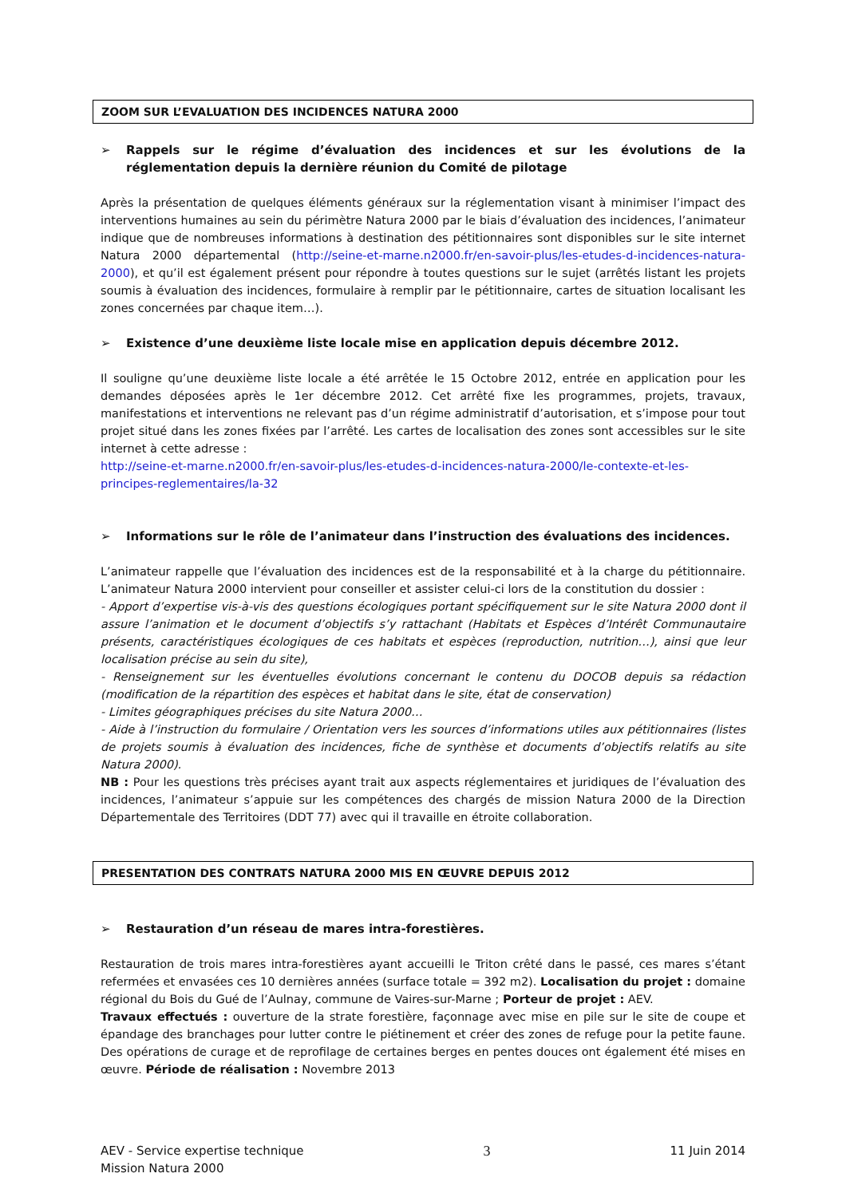ZOOM SUR L’EVALUATION DES INCIDENCES NATURA 2000
➢ Rappels sur le régime d’évaluation des incidences et sur les évolutions de la réglementation depuis la dernière réunion du Comité de pilotage
Après la présentation de quelques éléments généraux sur la réglementation visant à minimiser l’impact des interventions humaines au sein du périmètre Natura 2000 par le biais d’évaluation des incidences, l’animateur indique que de nombreuses informations à destination des pétitionnaires sont disponibles sur le site internet Natura 2000 départemental (http://seine-et-marne.n2000.fr/en-savoir-plus/les-etudes-d-incidences-natura-2000), et qu’il est également présent pour répondre à toutes questions sur le sujet (arrêtés listant les projets soumis à évaluation des incidences, formulaire à remplir par le pétitionnaire, cartes de situation localisant les zones concernées par chaque item…).
➢ Existence d’une deuxième liste locale mise en application depuis décembre 2012.
Il souligne qu’une deuxième liste locale a été arrêtée le 15 Octobre 2012, entrée en application pour les demandes déposées après le 1er décembre 2012. Cet arrêté fixe les programmes, projets, travaux, manifestations et interventions ne relevant pas d’un régime administratif d’autorisation, et s’impose pour tout projet situé dans les zones fixées par l’arrêté. Les cartes de localisation des zones sont accessibles sur le site internet à cette adresse :
http://seine-et-marne.n2000.fr/en-savoir-plus/les-etudes-d-incidences-natura-2000/le-contexte-et-les-principes-reglementaires/la-32
➢ Informations sur le rôle de l’animateur dans l’instruction des évaluations des incidences.
L’animateur rappelle que l’évaluation des incidences est de la responsabilité et à la charge du pétitionnaire. L’animateur Natura 2000 intervient pour conseiller et assister celui-ci lors de la constitution du dossier :
- Apport d’expertise vis-à-vis des questions écologiques portant spécifiquement sur le site Natura 2000 dont il assure l’animation et le document d’objectifs s’y rattachant (Habitats et Espèces d’Intérêt Communautaire présents, caractéristiques écologiques de ces habitats et espèces (reproduction, nutrition…), ainsi que leur localisation précise au sein du site),
- Renseignement sur les éventuelles évolutions concernant le contenu du DOCOB depuis sa rédaction (modification de la répartition des espèces et habitat dans le site, état de conservation)
- Limites géographiques précises du site Natura 2000…
- Aide à l’instruction du formulaire / Orientation vers les sources d’informations utiles aux pétitionnaires (listes de projets soumis à évaluation des incidences, fiche de synthèse et documents d’objectifs relatifs au site Natura 2000).
NB : Pour les questions très précises ayant trait aux aspects réglementaires et juridiques de l’évaluation des incidences, l’animateur s’appuie sur les compétences des chargés de mission Natura 2000 de la Direction Départementale des Territoires (DDT 77) avec qui il travaille en étroite collaboration.
PRESENTATION DES CONTRATS NATURA 2000 MIS EN ŒUVRE DEPUIS 2012
➢ Restauration d’un réseau de mares intra-forestières.
Restauration de trois mares intra-forestières ayant accueilli le Triton crêté dans le passé, ces mares s’étant refermées et envasées ces 10 dernières années (surface totale = 392 m2). Localisation du projet : domaine régional du Bois du Gué de l’Aulnay, commune de Vaires-sur-Marne ; Porteur de projet : AEV.
Travaux effectués : ouverture de la strate forestière, façonnage avec mise en pile sur le site de coupe et épandage des branchages pour lutter contre le piétinement et créer des zones de refuge pour la petite faune. Des opérations de curage et de reprofilage de certaines berges en pentes douces ont également été mises en œuvre. Période de réalisation : Novembre 2013
AEV - Service expertise technique
Mission Natura 2000
3
11 Juin 2014